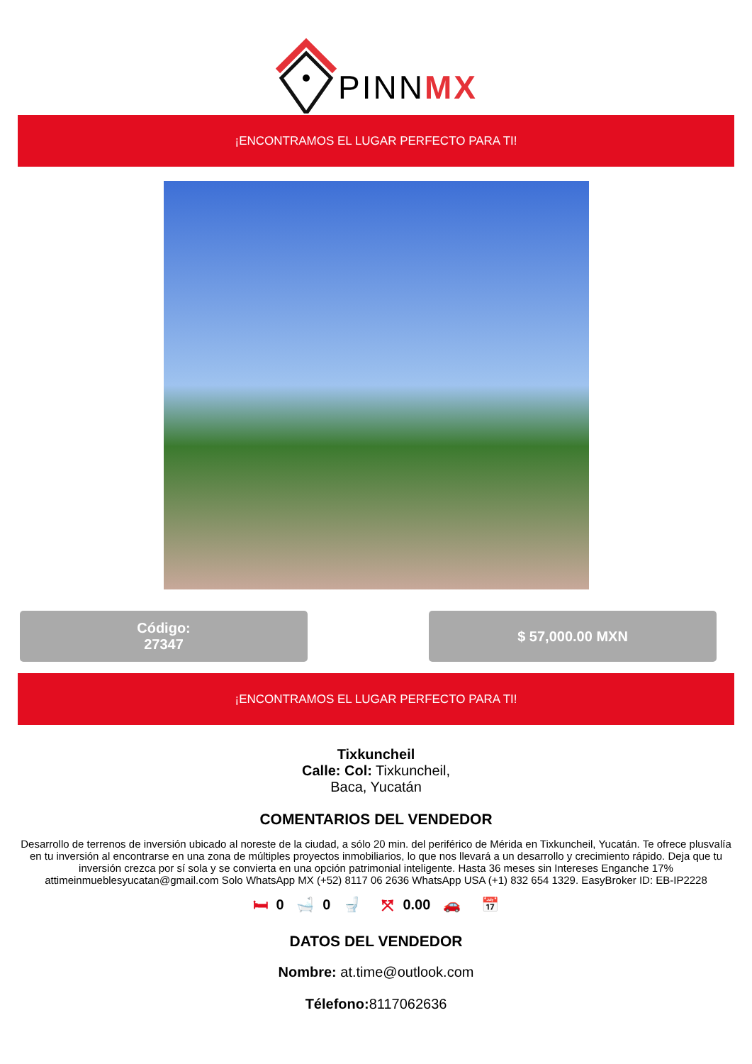PINNMX
¡ENCONTRAMOS EL LUGAR PERFECTO PARA TI!
Código:
27347
$ 57,000.00 MXN
¡ENCONTRAMOS EL LUGAR PERFECTO PARA TI!
Tixkuncheil
Calle: Col: Tixkuncheil,
Baca, Yucatán
COMENTARIOS DEL VENDEDOR
Desarrollo de terrenos de inversión ubicado al noreste de la ciudad, a sólo 20 min. del periférico de Mérida en Tixkuncheil, Yucatán. Te ofrece plusvalía en tu inversión al encontrarse en una zona de múltiples proyectos inmobiliarios, lo que nos llevará a un desarrollo y crecimiento rápido. Deja que tu inversión crezca por sí sola y se convierta en una opción patrimonial inteligente. Hasta 36 meses sin Intereses Enganche 17% attimeinmueblesyucatan@gmail.com Solo WhatsApp MX (+52) 8117 06 2636 WhatsApp USA (+1) 832 654 1329. EasyBroker ID: EB-IP2228
🛏 0 🛁 0 🚽 ⤧ 0.00 🚗 📅
DATOS DEL VENDEDOR
Nombre: at.time@outlook.com
Télefono: 8117062636